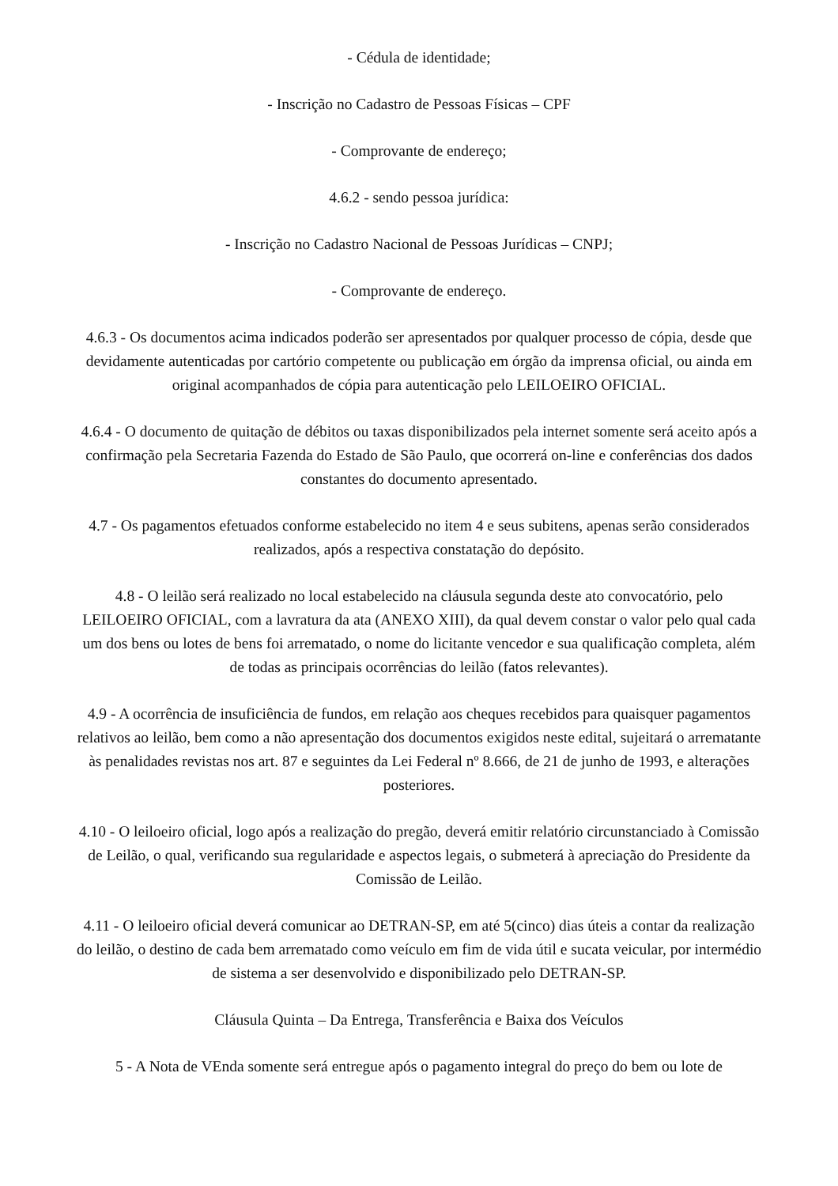- Cédula de identidade;
- Inscrição no Cadastro de Pessoas Físicas – CPF
- Comprovante de endereço;
4.6.2 - sendo pessoa jurídica:
- Inscrição no Cadastro Nacional de Pessoas Jurídicas – CNPJ;
- Comprovante de endereço.
4.6.3 - Os documentos acima indicados poderão ser apresentados por qualquer processo de cópia, desde que devidamente autenticadas por cartório competente ou publicação em órgão da imprensa oficial, ou ainda em original acompanhados de cópia para autenticação pelo LEILOEIRO OFICIAL.
4.6.4 - O documento de quitação de débitos ou taxas disponibilizados pela internet somente será aceito após a confirmação pela Secretaria Fazenda do Estado de São Paulo, que ocorrerá on-line e conferências dos dados constantes do documento apresentado.
4.7 - Os pagamentos efetuados conforme estabelecido no item 4 e seus subitens, apenas serão considerados realizados, após a respectiva constatação do depósito.
4.8 - O leilão será realizado no local estabelecido na cláusula segunda deste ato convocatório, pelo LEILOEIRO OFICIAL, com a lavratura da ata (ANEXO XIII), da qual devem constar o valor pelo qual cada um dos bens ou lotes de bens foi arrematado, o nome do licitante vencedor e sua qualificação completa, além de todas as principais ocorrências do leilão (fatos relevantes).
4.9 - A ocorrência de insuficiência de fundos, em relação aos cheques recebidos para quaisquer pagamentos relativos ao leilão, bem como a não apresentação dos documentos exigidos neste edital, sujeitará o arrematante às penalidades revistas nos art. 87 e seguintes da Lei Federal nº 8.666, de 21 de junho de 1993, e alterações posteriores.
4.10 - O leiloeiro oficial, logo após a realização do pregão, deverá emitir relatório circunstanciado à Comissão de Leilão, o qual, verificando sua regularidade e aspectos legais, o submeterá à apreciação do Presidente da Comissão de Leilão.
4.11 - O leiloeiro oficial deverá comunicar ao DETRAN-SP, em até 5(cinco) dias úteis a contar da realização do leilão, o destino de cada bem arrematado como veículo em fim de vida útil e sucata veicular, por intermédio de sistema a ser desenvolvido e disponibilizado pelo DETRAN-SP.
Cláusula Quinta – Da Entrega, Transferência e Baixa dos Veículos
5 - A Nota de VEnda somente será entregue após o pagamento integral do preço do bem ou lote de